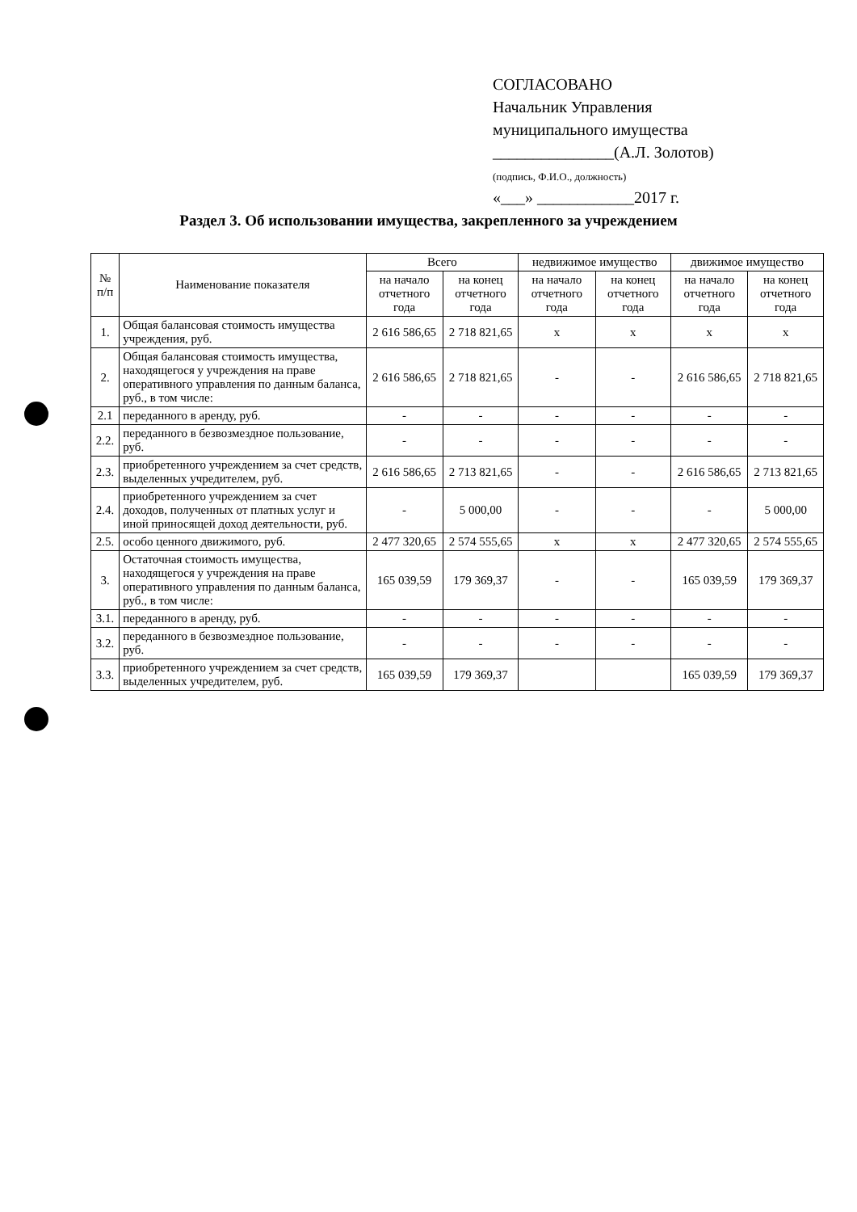СОГЛАСОВАНО
Начальник Управления
муниципального имущества
_______________(А.Л. Золотов)
(подпись, Ф.И.О., должность)
«___» ____________2017 г.
Раздел 3. Об использовании имущества, закрепленного за учреждением
| № п/п | Наименование показателя | Всего | | недвижимое имущество | | движимое имущество | |
| --- | --- | --- | --- | --- | --- | --- | --- |
| | | на начало отчетного года | на конец отчетного года | на начало отчетного года | на конец отчетного года | на начало отчетного года | на конец отчетного года |
| 1. | Общая балансовая стоимость имущества учреждения, руб. | 2 616 586,65 | 2 718 821,65 | х | х | х | х |
| 2. | Общая балансовая стоимость имущества, находящегося у учреждения на праве оперативного управления по данным баланса, руб., в том числе: | 2 616 586,65 | 2 718 821,65 | - | - | 2 616 586,65 | 2 718 821,65 |
| 2.1 | переданного в аренду, руб. | - | - | - | - | - | - |
| 2.2. | переданного в безвозмездное пользование, руб. | - | - | - | - | - | - |
| 2.3. | приобретенного учреждением за счет средств, выделенных учредителем, руб. | 2 616 586,65 | 2 713 821,65 | - | - | 2 616 586,65 | 2 713 821,65 |
| 2.4. | приобретенного учреждением за счет доходов, полученных от платных услуг и иной приносящей доход деятельности, руб. | - | 5 000,00 | - | - | - | 5 000,00 |
| 2.5. | особо ценного движимого, руб. | 2 477 320,65 | 2 574 555,65 | х | х | 2 477 320,65 | 2 574 555,65 |
| 3. | Остаточная стоимость имущества, находящегося у учреждения на праве оперативного управления по данным баланса, руб., в том числе: | 165 039,59 | 179 369,37 | - | - | 165 039,59 | 179 369,37 |
| 3.1. | переданного в аренду, руб. | - | - | - | - | - | - |
| 3.2. | переданного в безвозмездное пользование, руб. | - | - | - | - | - | - |
| 3.3. | приобретенного учреждением за счет средств, выделенных учредителем, руб. | 165 039,59 | 179 369,37 | | | 165 039,59 | 179 369,37 |